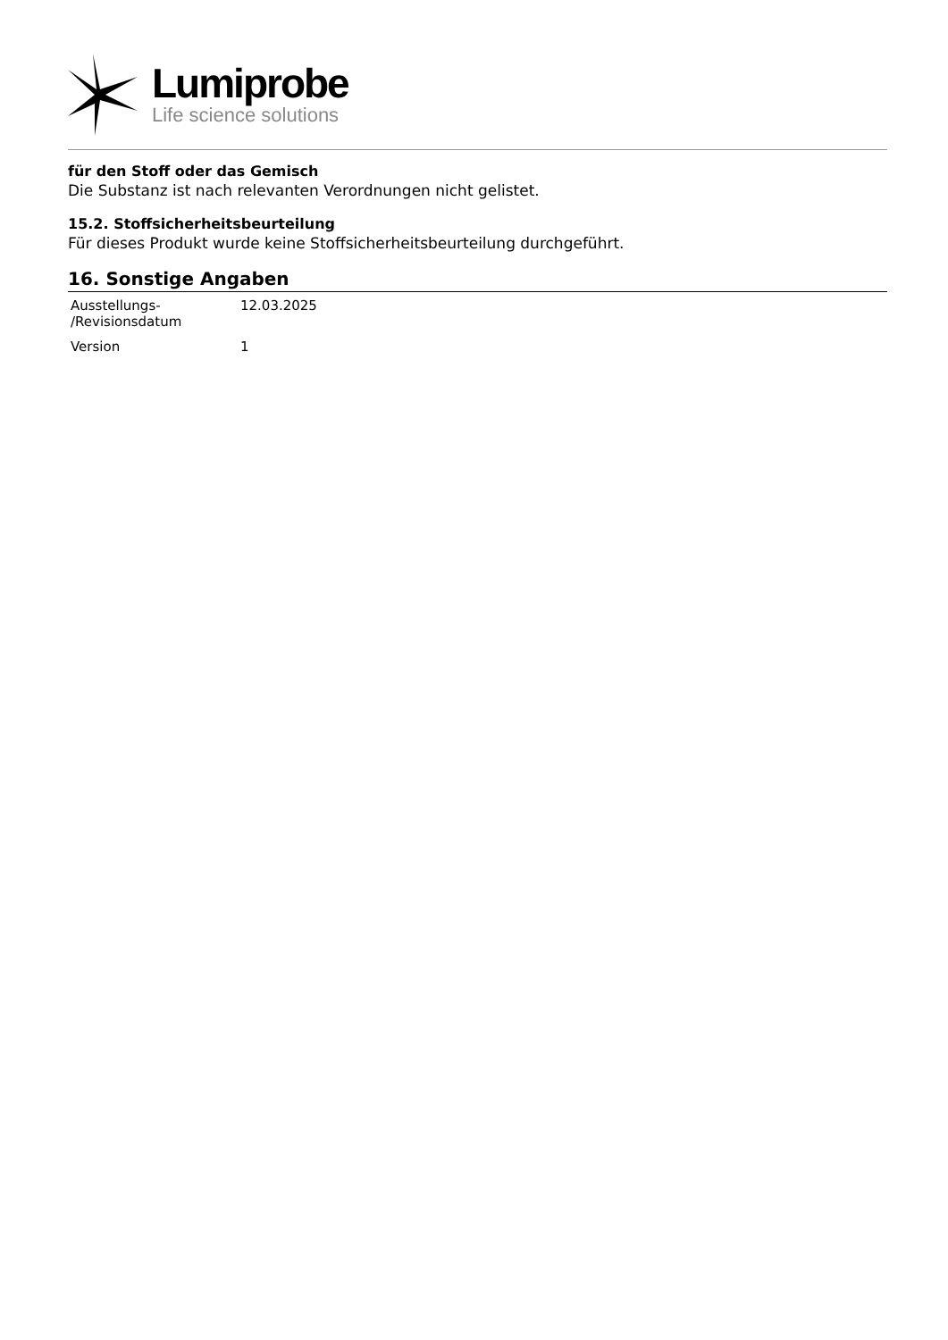Lumiprobe
Life science solutions
für den Stoff oder das Gemisch
Die Substanz ist nach relevanten Verordnungen nicht gelistet.
15.2. Stoffsicherheitsbeurteilung
Für dieses Produkt wurde keine Stoffsicherheitsbeurteilung durchgeführt.
16. Sonstige Angaben
| Ausstellungs- /Revisionsdatum | 12.03.2025 |
| Version | 1 |